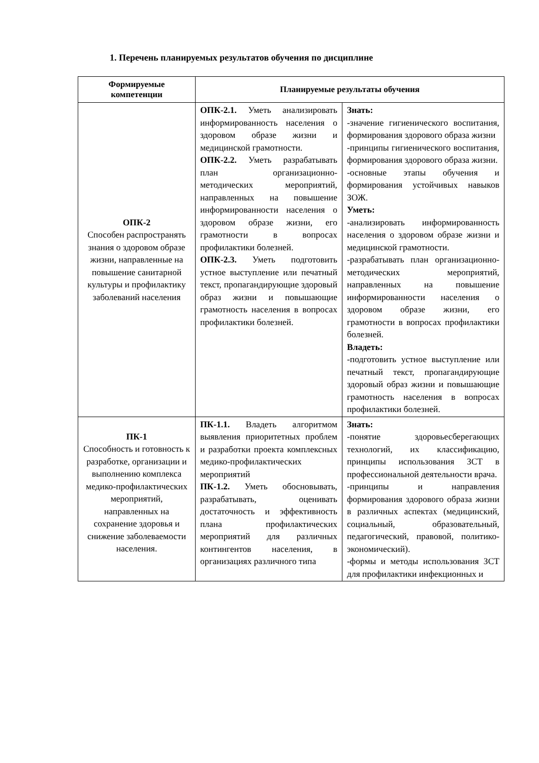1. Перечень планируемых результатов обучения по дисциплине
| Формируемые компетенции | Планируемые результаты обучения | |
| --- | --- | --- |
| ОПК-2 Способен распространять знания о здоровом образе жизни, направленные на повышение санитарной культуры и профилактику заболеваний населения | ОПК-2.1. Уметь анализировать информированность населения о здоровом образе жизни и медицинской грамотности. ОПК-2.2. Уметь разрабатывать план организационно-методических мероприятий, направленных на повышение информированности населения о здоровом образе жизни, его грамотности в вопросах профилактики болезней. ОПК-2.3. Уметь подготовить устное выступление или печатный текст, пропагандирующие здоровый образ жизни и повышающие грамотность населения в вопросах профилактики болезней. | Знать: -значение гигиенического воспитания, формирования здорового образа жизни -принципы гигиенического воспитания, формирования здорового образа жизни. -основные этапы обучения и формирования устойчивых навыков ЗОЖ. Уметь: -анализировать информированность населения о здоровом образе жизни и медицинской грамотности. -разрабатывать план организационно-методических мероприятий, направленных на повышение информированности населения о здоровом образе жизни, его грамотности в вопросах профилактики болезней. Владеть: -подготовить устное выступление или печатный текст, пропагандирующие здоровый образ жизни и повышающие грамотность населения в вопросах профилактики болезней. |
| ПК-1 Способность и готовность к разработке, организации и выполнению комплекса медико-профилактических мероприятий, направленных на сохранение здоровья и снижение заболеваемости населения. | ПК-1.1. Владеть алгоритмом выявления приоритетных проблем и разработки проекта комплексных медико-профилактических мероприятий ПК-1.2. Уметь обосновывать, разрабатывать, оценивать достаточность и эффективность плана профилактических мероприятий для различных контингентов населения, в организациях различного типа | Знать: -понятие здоровьесберегающих технологий, их классификацию, принципы использования ЗСТ в профессиональной деятельности врача. -принципы и направления формирования здорового образа жизни в различных аспектах (медицинский, социальный, образовательный, педагогический, правовой, политико-экономический). -формы и методы использования ЗСТ для профилактики инфекционных и |